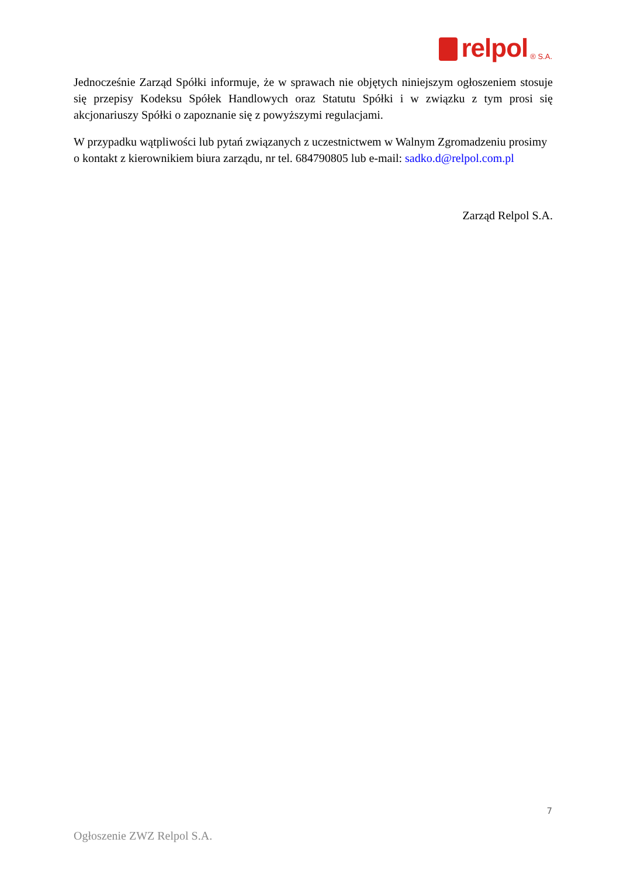relpol ® S.A.
Jednocześnie Zarząd Spółki informuje, że w sprawach nie objętych niniejszym ogłoszeniem stosuje się przepisy Kodeksu Spółek Handlowych oraz Statutu Spółki i w związku z tym prosi się akcjonariuszy Spółki o zapoznanie się z powyższymi regulacjami.
W przypadku wątpliwości lub pytań związanych z uczestnictwem w Walnym Zgromadzeniu prosimy o kontakt z kierownikiem biura zarządu, nr tel. 684790805 lub e-mail: sadko.d@relpol.com.pl
Zarząd Relpol S.A.
7
Ogłoszenie ZWZ Relpol S.A.